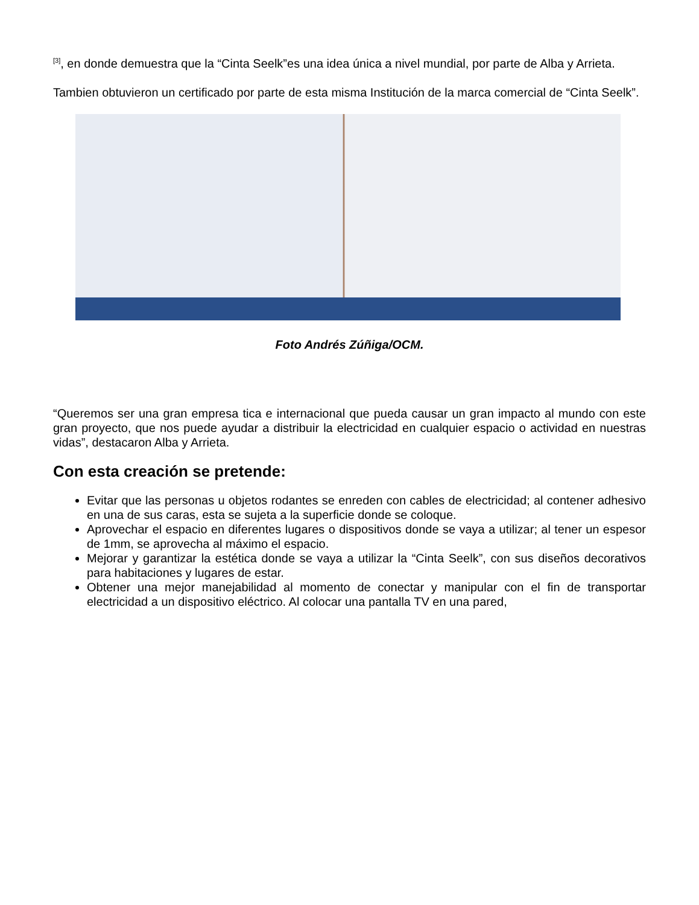<sup>[3]</sup>, en donde demuestra que la “Cinta Seelk”es una idea única a nivel mundial, por parte de Alba y Arrieta.
Tambien obtuvieron un certificado por parte de esta misma Institución de la marca comercial de “Cinta Seelk”.
Foto Andrés Zúñiga/OCM.
“Queremos ser una gran empresa tica e internacional que pueda causar un gran impacto al mundo con este gran proyecto, que nos puede ayudar a distribuir la electricidad en cualquier espacio o actividad en nuestras vidas”, destacaron Alba y Arrieta.
Con esta creación se pretende:
Evitar que las personas u objetos rodantes se enreden con cables de electricidad; al contener adhesivo en una de sus caras, esta se sujeta a la superficie donde se coloque.
Aprovechar el espacio en diferentes lugares o dispositivos donde se vaya a utilizar; al tener un espesor de 1mm, se aprovecha al máximo el espacio.
Mejorar y garantizar la estética donde se vaya a utilizar la “Cinta Seelk”, con sus diseños decorativos para habitaciones y lugares de estar.
Obtener una mejor manejabilidad al momento de conectar y manipular con el fin de transportar electricidad a un dispositivo eléctrico. Al colocar una pantalla TV en una pared,